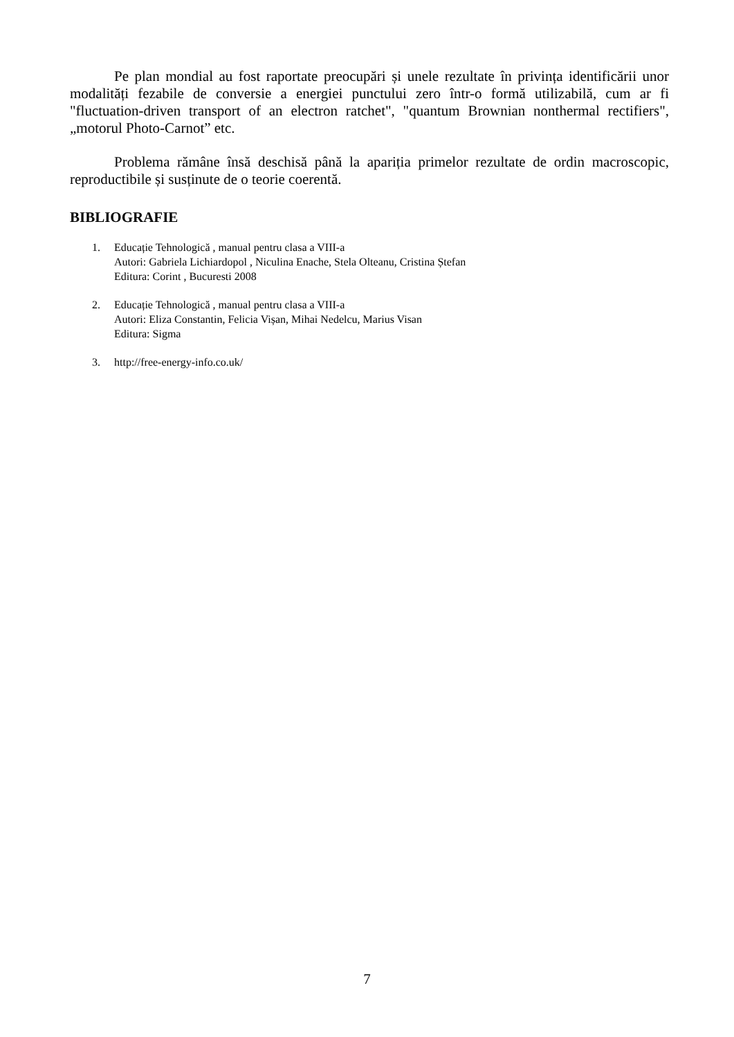Pe plan mondial au fost raportate preocupări și unele rezultate în privința identificării unor modalități fezabile de conversie a energiei punctului zero într-o formă utilizabilă, cum ar fi "fluctuation-driven transport of an electron ratchet", "quantum Brownian nonthermal rectifiers", „motorul Photo-Carnot” etc.
Problema rămâne însă deschisă până la apariția primelor rezultate de ordin macroscopic, reproductibile și susținute de o teorie coerentă.
BIBLIOGRAFIE
1. Educație Tehnologică , manual pentru clasa a VIII-a
Autori: Gabriela Lichiardopol , Niculina Enache, Stela Olteanu, Cristina Ștefan
Editura: Corint , Bucuresti 2008
2. Educație Tehnologică , manual pentru clasa a VIII-a
Autori: Eliza Constantin, Felicia Vișan, Mihai Nedelcu, Marius Visan
Editura: Sigma
3. http://free-energy-info.co.uk/
7